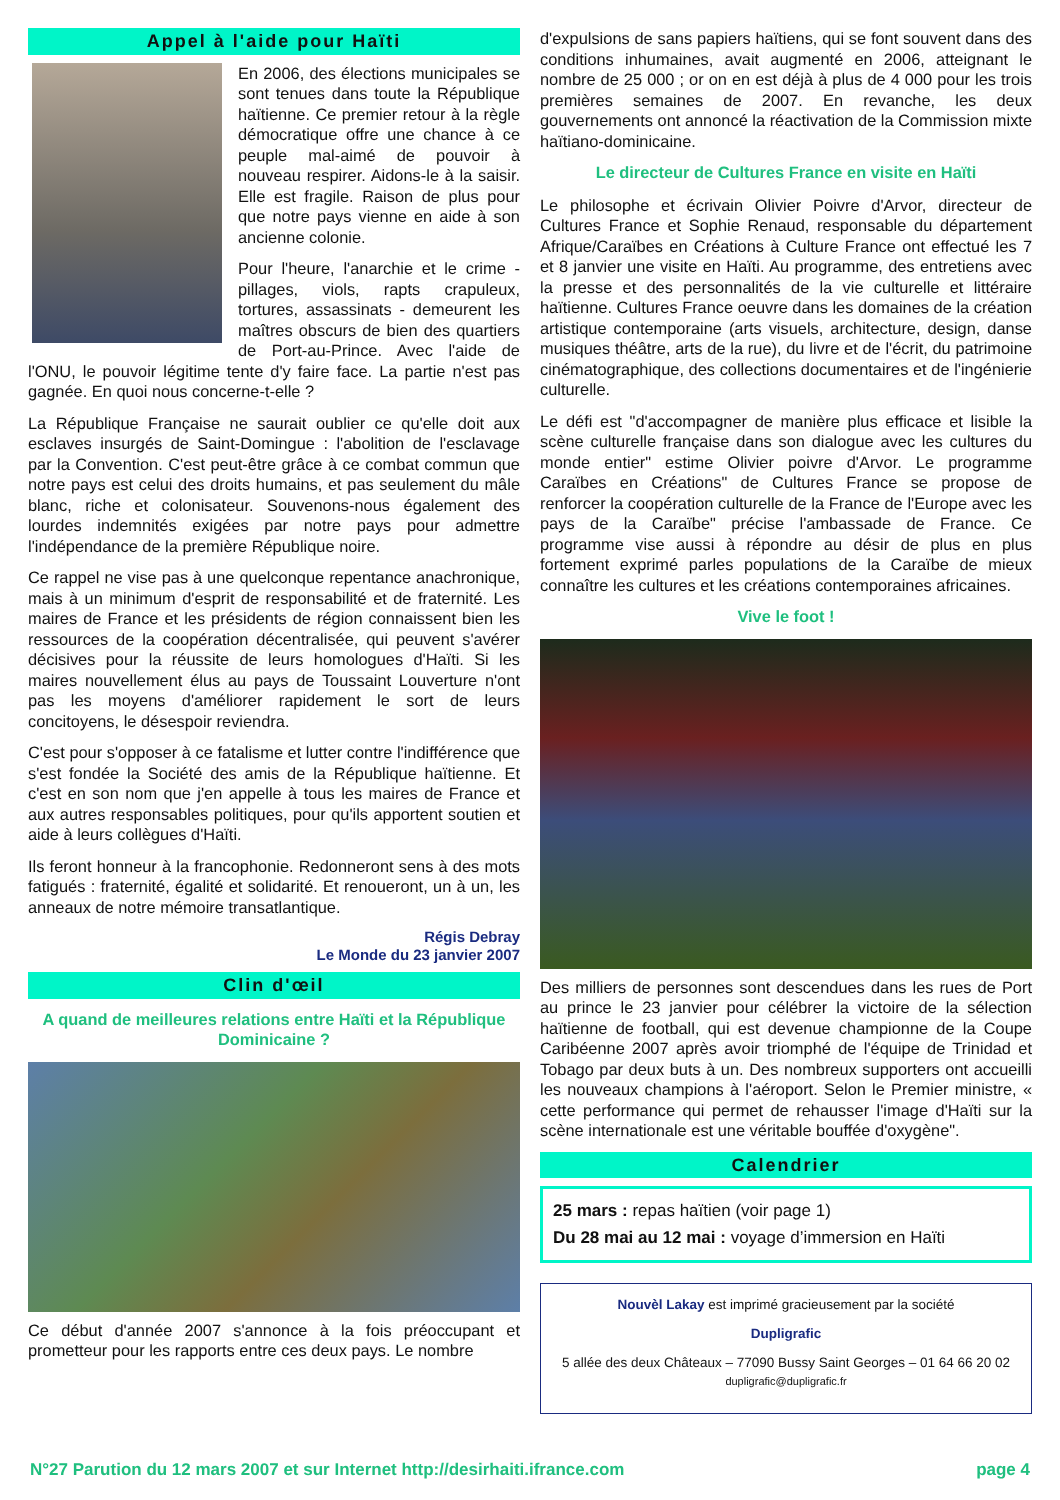Appel à l'aide pour Haïti
En 2006, des élections municipales se sont tenues dans toute la République haïtienne. Ce premier retour à la règle démocratique offre une chance à ce peuple mal-aimé de pouvoir à nouveau respirer. Aidons-le à la saisir. Elle est fragile. Raison de plus pour que notre pays vienne en aide à son ancienne colonie.
Pour l'heure, l'anarchie et le crime - pillages, viols, rapts crapuleux, tortures, assassinats - demeurent les maîtres obscurs de bien des quartiers de Port-au-Prince. Avec l'aide de l'ONU, le pouvoir légitime tente d'y faire face. La partie n'est pas gagnée. En quoi nous concerne-t-elle ?
La République Française ne saurait oublier ce qu'elle doit aux esclaves insurgés de Saint-Domingue : l'abolition de l'esclavage par la Convention. C'est peut-être grâce à ce combat commun que notre pays est celui des droits humains, et pas seulement du mâle blanc, riche et colonisateur. Souvenons-nous également des lourdes indemnités exigées par notre pays pour admettre l'indépendance de la première République noire.
Ce rappel ne vise pas à une quelconque repentance anachronique, mais à un minimum d'esprit de responsabilité et de fraternité. Les maires de France et les présidents de région connaissent bien les ressources de la coopération décentralisée, qui peuvent s'avérer décisives pour la réussite de leurs homologues d'Haïti. Si les maires nouvellement élus au pays de Toussaint Louverture n'ont pas les moyens d'améliorer rapidement le sort de leurs concitoyens, le désespoir reviendra.
C'est pour s'opposer à ce fatalisme et lutter contre l'indifférence que s'est fondée la Société des amis de la République haïtienne. Et c'est en son nom que j'en appelle à tous les maires de France et aux autres responsables politiques, pour qu'ils apportent soutien et aide à leurs collègues d'Haïti.
Ils feront honneur à la francophonie. Redonneront sens à des mots fatigués : fraternité, égalité et solidarité. Et renoueront, un à un, les anneaux de notre mémoire transatlantique.
Régis Debray
Le Monde du 23 janvier 2007
Clin d'œil
A quand de meilleures relations entre Haïti et la République Dominicaine ?
Ce début d'année 2007 s'annonce à la fois préoccupant et prometteur pour les rapports entre ces deux pays. Le nombre
d'expulsions de sans papiers haïtiens, qui se font souvent dans des conditions inhumaines, avait augmenté en 2006, atteignant le nombre de 25 000 ; or on en est déjà à plus de 4 000 pour les trois premières semaines de 2007. En revanche, les deux gouvernements ont annoncé la réactivation de la Commission mixte haïtiano-dominicaine.
Le directeur de Cultures France en visite en Haïti
Le philosophe et écrivain Olivier Poivre d'Arvor, directeur de Cultures France et Sophie Renaud, responsable du département Afrique/Caraïbes en Créations à Culture France ont effectué les 7 et 8 janvier une visite en Haïti. Au programme, des entretiens avec la presse et des personnalités de la vie culturelle et littéraire haïtienne. Cultures France oeuvre dans les domaines de la création artistique contemporaine (arts visuels, architecture, design, danse musiques théâtre, arts de la rue), du livre et de l'écrit, du patrimoine cinématographique, des collections documentaires et de l'ingénierie culturelle.
Le défi est "d'accompagner de manière plus efficace et lisible la scène culturelle française dans son dialogue avec les cultures du monde entier" estime Olivier poivre d'Arvor. Le programme Caraïbes en Créations" de Cultures France se propose de renforcer la coopération culturelle de la France de l'Europe avec les pays de la Caraïbe" précise l'ambassade de France. Ce programme vise aussi à répondre au désir de plus en plus fortement exprimé parles populations de la Caraïbe de mieux connaître les cultures et les créations contemporaines africaines.
Vive le foot !
Des milliers de personnes sont descendues dans les rues de Port au prince le 23 janvier pour célébrer la victoire de la sélection haïtienne de football, qui est devenue championne de la Coupe Caribéenne 2007 après avoir triomphé de l'équipe de Trinidad et Tobago par deux buts à un. Des nombreux supporters ont accueilli les nouveaux champions à l'aéroport. Selon le Premier ministre, « cette performance qui permet de rehausser l'image d'Haïti sur la scène internationale est une véritable bouffée d'oxygène".
Calendrier
25 mars : repas haïtien (voir page 1)
Du 28 mai au 12 mai : voyage d’immersion en Haïti
Nouvèl Lakay est imprimé gracieusement par la société
Dupligrafic
5 allée des deux Châteaux – 77090 Bussy Saint Georges – 01 64 66 20 02
dupligrafic@dupligrafic.fr
N°27 Parution du 12 mars 2007 et sur Internet http://desirhaiti.ifrance.com page 4